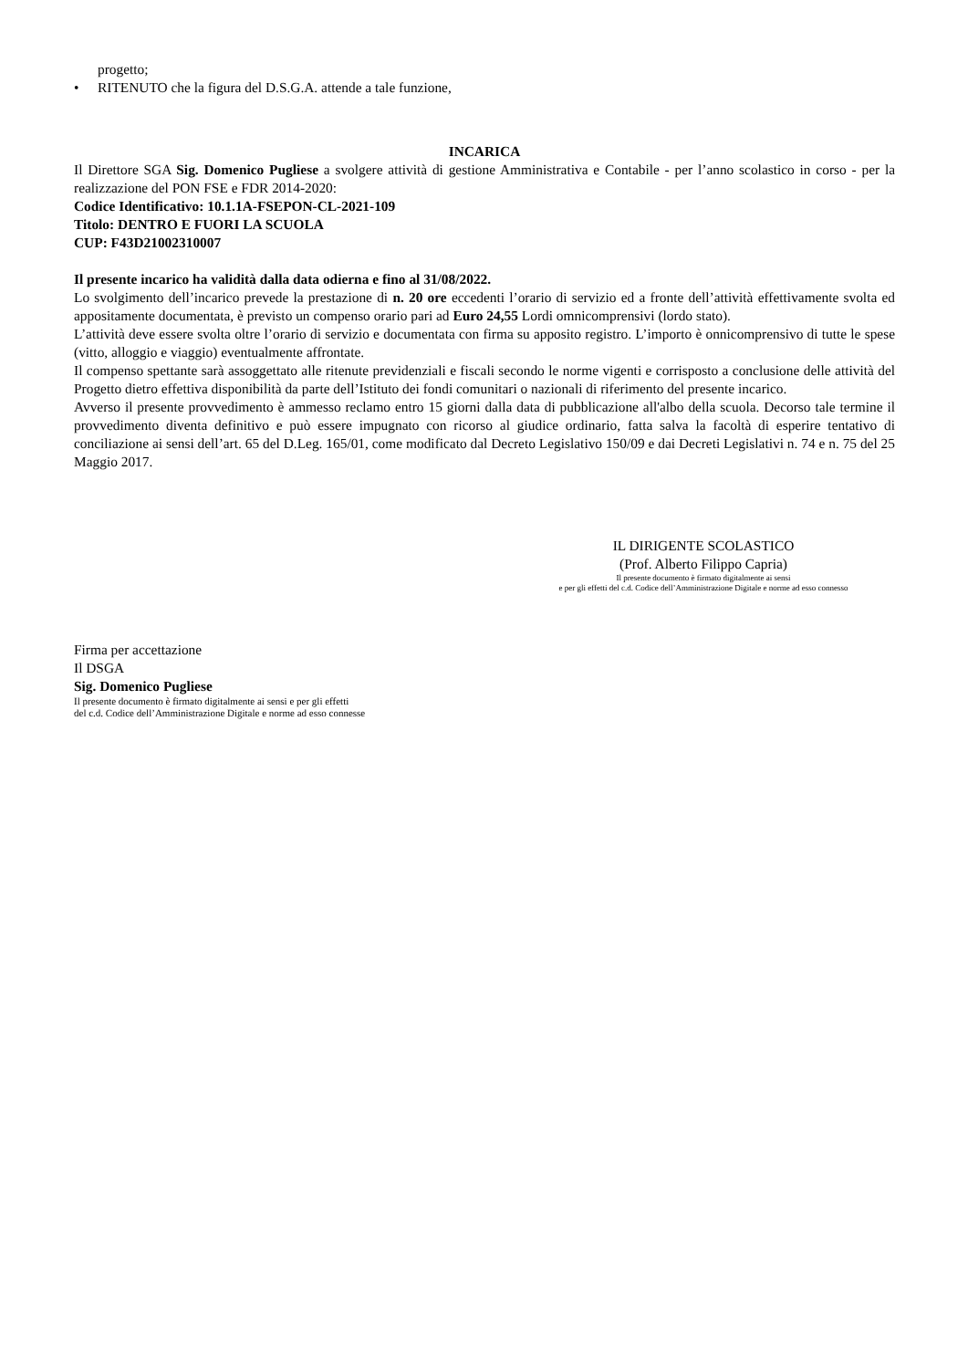progetto;
• RITENUTO che la figura del D.S.G.A. attende a tale funzione,
INCARICA
Il Direttore SGA Sig. Domenico Pugliese a svolgere attività di gestione Amministrativa e Contabile - per l’anno scolastico in corso - per la realizzazione del PON FSE e FDR 2014-2020:
Codice Identificativo: 10.1.1A-FSEPON-CL-2021-109
Titolo: DENTRO E FUORI LA SCUOLA
CUP: F43D21002310007
Il presente incarico ha validità dalla data odierna e fino al 31/08/2022.
Lo svolgimento dell’incarico prevede la prestazione di n. 20 ore eccedenti l’orario di servizio ed a fronte dell’attività effettivamente svolta ed appositamente documentata, è previsto un compenso orario pari ad Euro 24,55 Lordi omnicomprensivi (lordo stato).
L’attività deve essere svolta oltre l’orario di servizio e documentata con firma su apposito registro. L’importo è onnicomprensivo di tutte le spese (vitto, alloggio e viaggio) eventualmente affrontate.
Il compenso spettante sarà assoggettato alle ritenute previdenziali e fiscali secondo le norme vigenti e corrisposto a conclusione delle attività del Progetto dietro effettiva disponibilità da parte dell’Istituto dei fondi comunitari o nazionali di riferimento del presente incarico.
Avverso il presente provvedimento è ammesso reclamo entro 15 giorni dalla data di pubblicazione all'albo della scuola. Decorso tale termine il provvedimento diventa definitivo e può essere impugnato con ricorso al giudice ordinario, fatta salva la facoltà di esperire tentativo di conciliazione ai sensi dell’art. 65 del D.Leg. 165/01, come modificato dal Decreto Legislativo 150/09 e dai Decreti Legislativi n. 74 e n. 75 del 25 Maggio 2017.
IL DIRIGENTE SCOLASTICO
(Prof. Alberto Filippo Capria)
Il presente documento è firmato digitalmente ai sensi
e per gli effetti del c.d. Codice dell’Amministrazione Digitale e norme ad esso connesso
Firma per accettazione
Il DSGA
Sig. Domenico Pugliese
Il presente documento è firmato digitalmente ai sensi e per gli effetti
del c.d. Codice dell’Amministrazione Digitale e norme ad esso connesse